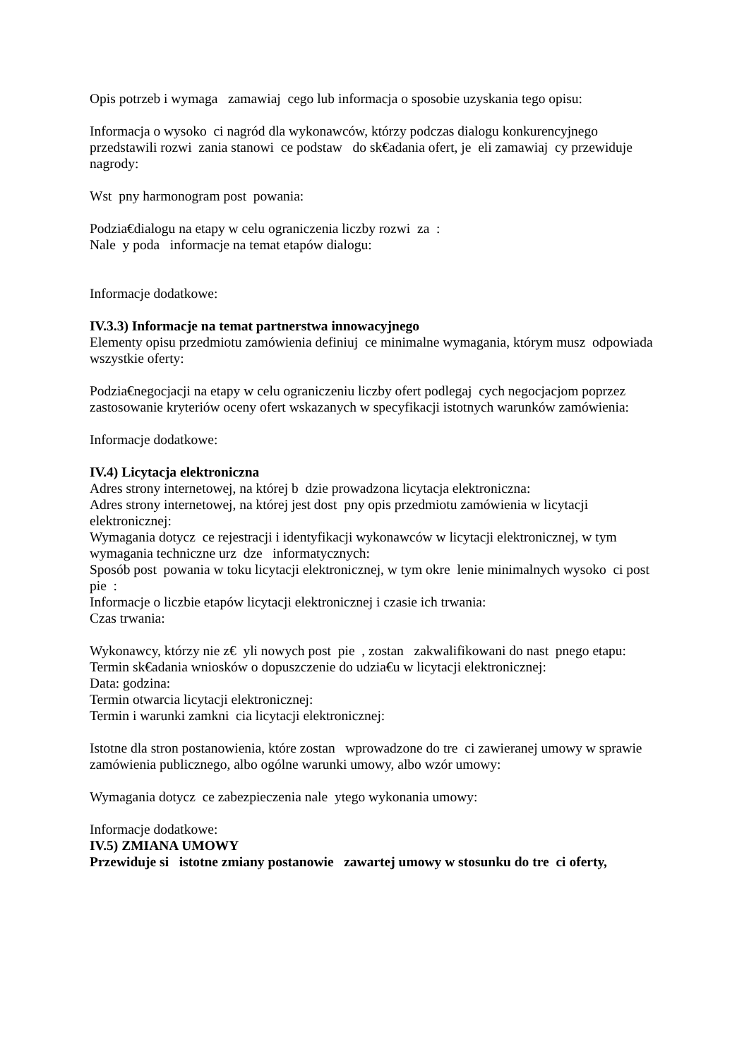Opis potrzeb i wymaga zamawiaj cego lub informacja o sposobie uzyskania tego opisu:
Informacja o wysoko ci nagród dla wykonawców, którzy podczas dialogu konkurencyjnego przedstawili rozwi zania stanowi ce podstaw do sk€adania ofert, je eli zamawiaj cy przewiduje nagrody:
Wst pny harmonogram post powania:
Podzia€dialogu na etapy w celu ograniczenia liczby rozwi za :
Nale y poda informacje na temat etapów dialogu:
Informacje dodatkowe:
IV.3.3) Informacje na temat partnerstwa innowacyjnego
Elementy opisu przedmiotu zamówienia definiuj ce minimalne wymagania, którym musz odpowiada wszystkie oferty:
Podzia€negocjacji na etapy w celu ograniczeniu liczby ofert podlegaj cych negocjacjom poprzez zastosowanie kryteriów oceny ofert wskazanych w specyfikacji istotnych warunków zamówienia:
Informacje dodatkowe:
IV.4) Licytacja elektroniczna
Adres strony internetowej, na której b dzie prowadzona licytacja elektroniczna:
Adres strony internetowej, na której jest dost pny opis przedmiotu zamówienia w licytacji elektronicznej:
Wymagania dotycz ce rejestracji i identyfikacji wykonawców w licytacji elektronicznej, w tym wymagania techniczne urz dze informatycznych:
Sposób post powania w toku licytacji elektronicznej, w tym okre lenie minimalnych wysoko ci post pie :
Informacje o liczbie etapów licytacji elektronicznej i czasie ich trwania:
Czas trwania:
Wykonawcy, którzy nie z€ yli nowych post pie , zostan zakwalifikowani do nast pnego etapu:
Termin sk€adania wniosków o dopuszczenie do udzia€u w licytacji elektronicznej:
Data: godzina:
Termin otwarcia licytacji elektronicznej:
Termin i warunki zamkni cia licytacji elektronicznej:
Istotne dla stron postanowienia, które zostan wprowadzone do tre ci zawieranej umowy w sprawie zamówienia publicznego, albo ogólne warunki umowy, albo wzór umowy:
Wymagania dotycz ce zabezpieczenia nale ytego wykonania umowy:
Informacje dodatkowe:
IV.5) ZMIANA UMOWY
Przewiduje si istotne zmiany postanowie zawartej umowy w stosunku do tre ci oferty,